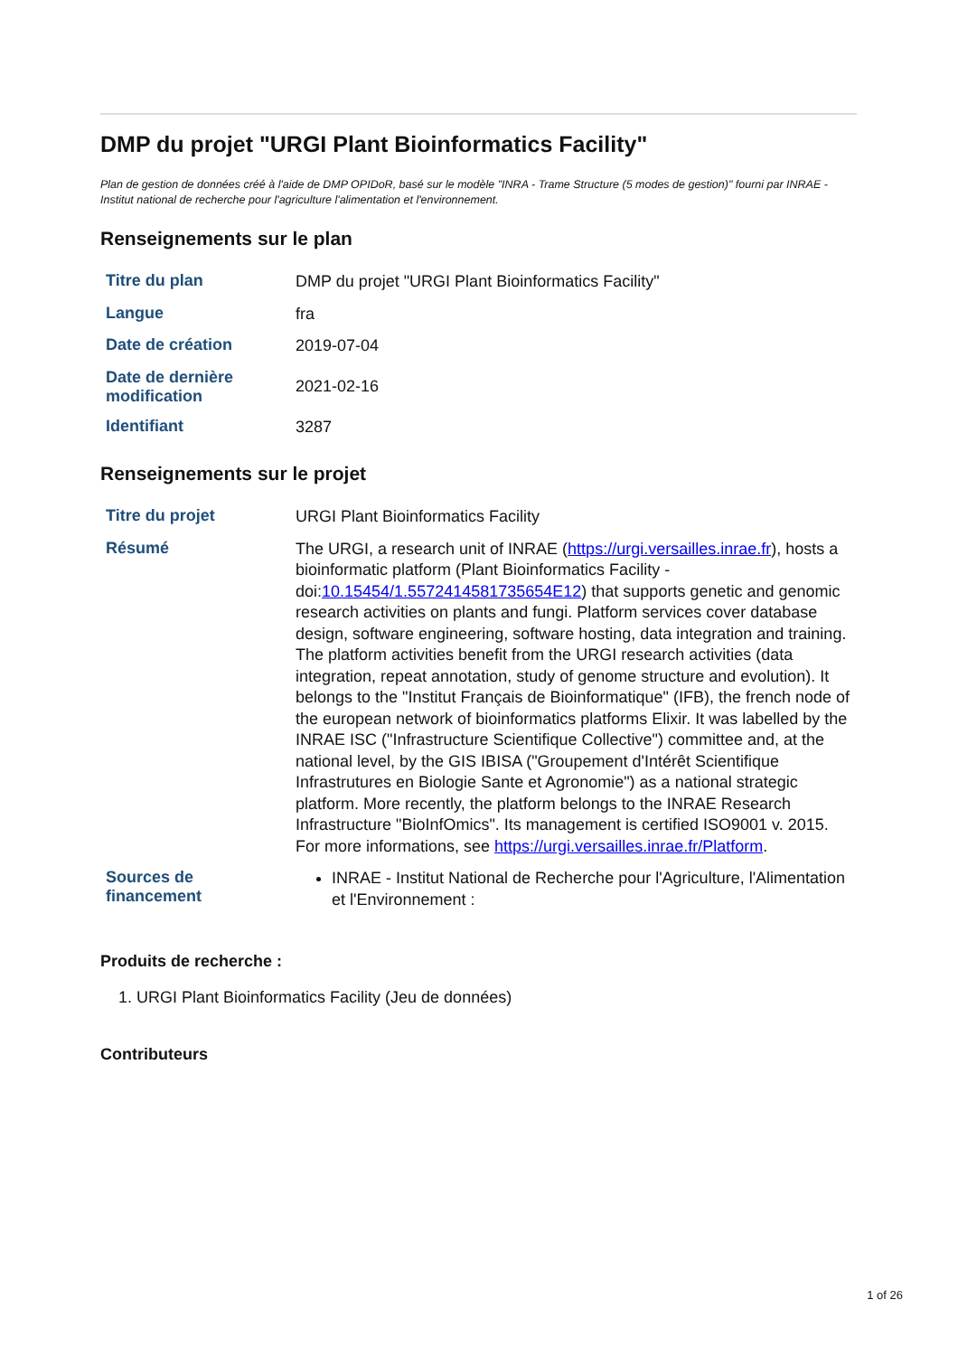DMP du projet "URGI Plant Bioinformatics Facility"
Plan de gestion de données créé à l'aide de DMP OPIDoR, basé sur le modèle "INRA - Trame Structure (5 modes de gestion)" fourni par INRAE - Institut national de recherche pour l'agriculture l'alimentation et l'environnement.
Renseignements sur le plan
| Titre du plan | DMP du projet "URGI Plant Bioinformatics Facility" |
| Langue | fra |
| Date de création | 2019-07-04 |
| Date de dernière modification | 2021-02-16 |
| Identifiant | 3287 |
Renseignements sur le projet
| Titre du projet | URGI Plant Bioinformatics Facility |
| Résumé | The URGI, a research unit of INRAE ( https://urgi.versailles.inrae.fr ), hosts a bioinformatic platform (Plant Bioinformatics Facility - doi: 10.15454/1.5572414581735654E12 ) that supports genetic and genomic research activities on plants and fungi. Platform services cover database design, software engineering, software hosting, data integration and training. The platform activities benefit from the URGI research activities (data integration, repeat annotation, study of genome structure and evolution). It belongs to the "Institut Français de Bioinformatique" (IFB), the french node of the european network of bioinformatics platforms Elixir. It was labelled by the INRAE ISC ("Infrastructure Scientifique Collective") committee and, at the national level, by the GIS IBISA ("Groupement d'Intérêt Scientifique Infrastrutures en Biologie Sante et Agronomie") as a national strategic platform. More recently, the platform belongs to the INRAE Research Infrastructure "BioInfOmics". Its management is certified ISO9001 v. 2015. For more informations, see https://urgi.versailles.inrae.fr/Platform . |
| Sources de financement | INRAE - Institut National de Recherche pour l'Agriculture, l'Alimentation et l'Environnement : |
Produits de recherche :
1. URGI Plant Bioinformatics Facility (Jeu de données)
Contributeurs
1 of 26